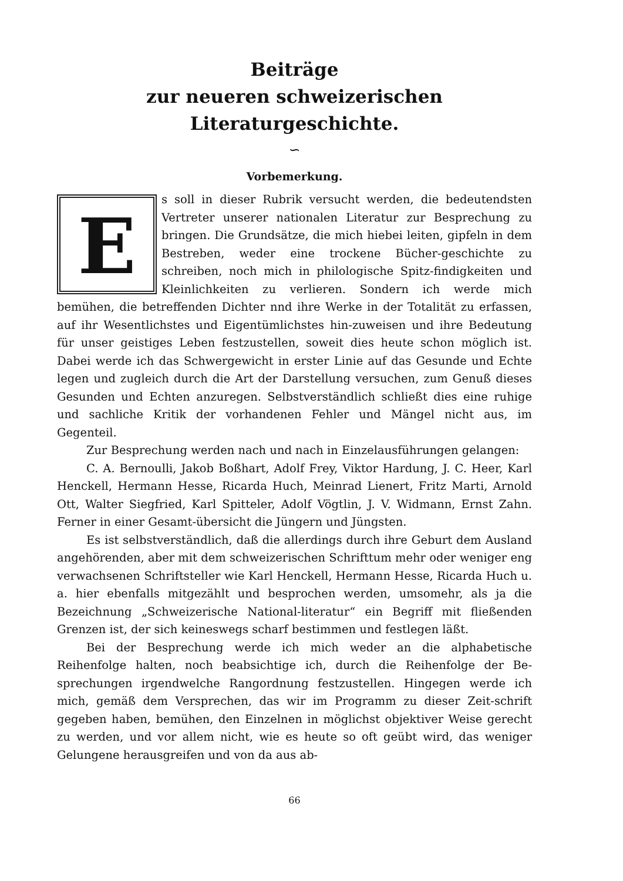Beiträge
zur neueren schweizerischen Literaturgeschichte.
∽
Vorbemerkung.
Es soll in dieser Rubrik versucht werden, die bedeutendsten Vertreter unserer nationalen Literatur zur Besprechung zu bringen. Die Grundsätze, die mich hiebei leiten, gipfeln in dem Bestreben, weder eine trockene Bücher-geschichte zu schreiben, noch mich in philologische Spitz-findigkeiten und Kleinlichkeiten zu verlieren. Sondern ich werde mich bemühen, die betreffenden Dichter nnd ihre Werke in der Totalität zu erfassen, auf ihr Wesentlichstes und Eigentümlichstes hin-zuweisen und ihre Bedeutung für unser geistiges Leben festzustellen, soweit dies heute schon möglich ist. Dabei werde ich das Schwergewicht in erster Linie auf das Gesunde und Echte legen und zugleich durch die Art der Darstellung versuchen, zum Genuß dieses Gesunden und Echten anzuregen. Selbstverständlich schließt dies eine ruhige und sachliche Kritik der vorhandenen Fehler und Mängel nicht aus, im Gegenteil.
Zur Besprechung werden nach und nach in Einzelausführungen gelangen:
C. A. Bernoulli, Jakob Boßhart, Adolf Frey, Viktor Hardung, J. C. Heer, Karl Henckell, Hermann Hesse, Ricarda Huch, Meinrad Lienert, Fritz Marti, Arnold Ott, Walter Siegfried, Karl Spitteler, Adolf Vögtlin, J. V. Widmann, Ernst Zahn. Ferner in einer Gesamt-übersicht die Jüngern und Jüngsten.
Es ist selbstverständlich, daß die allerdings durch ihre Geburt dem Ausland angehörenden, aber mit dem schweizerischen Schrifttum mehr oder weniger eng verwachsenen Schriftsteller wie Karl Henckell, Hermann Hesse, Ricarda Huch u. a. hier ebenfalls mitgezählt und besprochen werden, umsomehr, als ja die Bezeichnung „Schweizerische National-literatur“ ein Begriff mit fließenden Grenzen ist, der sich keineswegs scharf bestimmen und festlegen läßt.
Bei der Besprechung werde ich mich weder an die alphabetische Reihenfolge halten, noch beabsichtige ich, durch die Reihenfolge der Be-sprechungen irgendwelche Rangordnung festzustellen. Hingegen werde ich mich, gemäß dem Versprechen, das wir im Programm zu dieser Zeit-schrift gegeben haben, bemühen, den Einzelnen in möglichst objektiver Weise gerecht zu werden, und vor allem nicht, wie es heute so oft geübt wird, das weniger Gelungene herausgreifen und von da aus ab-
66